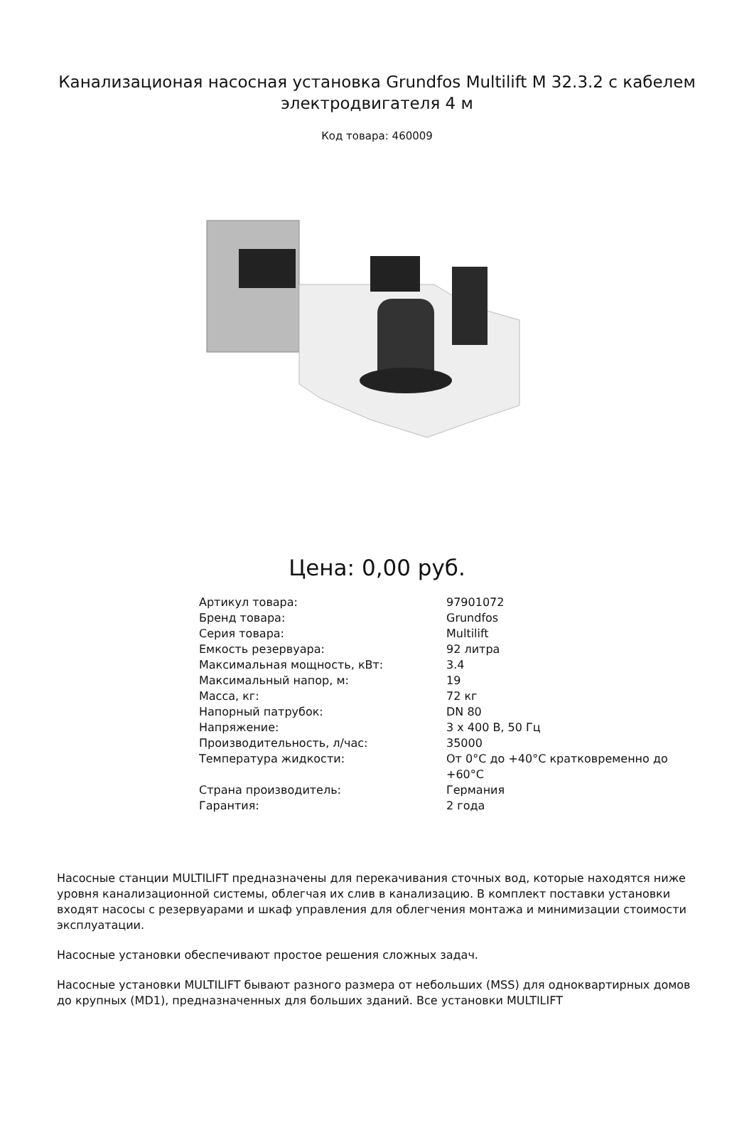Канализационая насосная установка Grundfos Multilift M 32.3.2 с кабелем электродвигателя 4 м
Код товара: 460009
Цена: 0,00 руб.
| Артикул товара: | 97901072 |
| Бренд товара: | Grundfos |
| Серия товара: | Multilift |
| Емкость резервуара: | 92 литра |
| Максимальная мощность, кВт: | 3.4 |
| Максимальный напор, м: | 19 |
| Масса, кг: | 72 кг |
| Напорный патрубок: | DN 80 |
| Напряжение: | 3 х 400 В, 50 Гц |
| Производительность, л/час: | 35000 |
| Температура жидкости: | От 0°C до +40°C кратковременно до +60°C |
| Страна производитель: | Германия |
| Гарантия: | 2 года |
Насосные станции MULTILIFT предназначены для перекачивания сточных вод, которые находятся ниже уровня канализационной системы, облегчая их слив в канализацию. В комплект поставки установки входят насосы с резервуарами и шкаф управления для облегчения монтажа и минимизации стоимости эксплуатации.
Насосные установки обеспечивают простое решения сложных задач.
Насосные установки MULTILIFT бывают разного размера от небольших (MSS) для одноквартирных домов до крупных (MD1), предназначенных для больших зданий. Все установки MULTILIFT